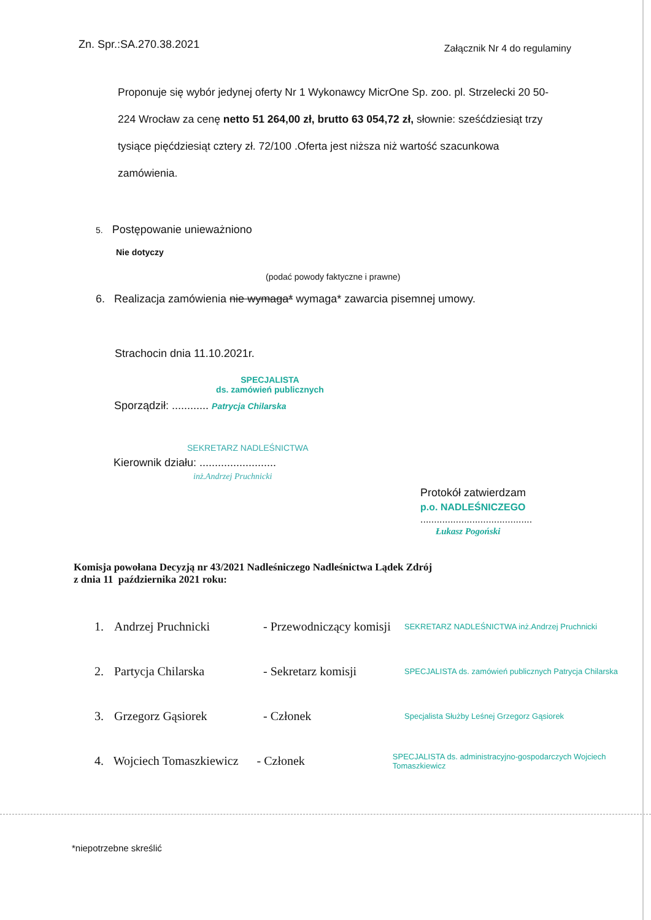Zn. Spr.:SA.270.38.2021 Załącznik Nr 4 do regulaminy
Proponuje się wybór jedynej oferty Nr 1 Wykonawcy MicrOne Sp. zoo. pl. Strzelecki 20 50-224 Wrocław za cenę netto 51 264,00 zł, brutto 63 054,72 zł, słownie: sześćdziesiąt trzy tysiące pięćdziesiąt cztery zł. 72/100 .Oferta jest niższa niż wartość szacunkowa zamówienia.
5. Postępowanie unieważniono
Nie dotyczy
(podać powody faktyczne i prawne)
6. Realizacja zamówienia nie wymaga* wymaga* zawarcia pisemnej umowy.
Strachocin dnia 11.10.2021r.
SPECJALISTA
ds. zamówień publicznych
Sporządził: ............ Patrycja Chilarska
SEKRETARZ NADLEŚNICTWA
Kierownik działu: .........................
inż.Andrzej Pruchnicki
Protokół zatwierdzam
p.o. NADLEŚNICZEGO
.........................................
Łukasz Pogoński
Komisja powołana Decyzją nr 43/2021 Nadleśniczego Nadleśnictwa Lądek Zdrój
z dnia 11 października 2021 roku:
1. Andrzej Pruchnicki - Przewodniczący komisji SEKRETARZ NADLEŚNICTWA inż.Andrzej Pruchnicki
2. Partycja Chilarska - Sekretarz komisji SPECJALISTA ds. zamówień publicznych Patrycja Chilarska
3. Grzegorz Gąsiorek - Członek Specjalista Służby Leśnej Grzegorz Gąsiorek
4. Wojciech Tomaszkiewicz - Członek SPECJALISTA ds. administracyjno-gospodarczych Wojciech Tomaszkiewicz
*niepotrzebne skreślić